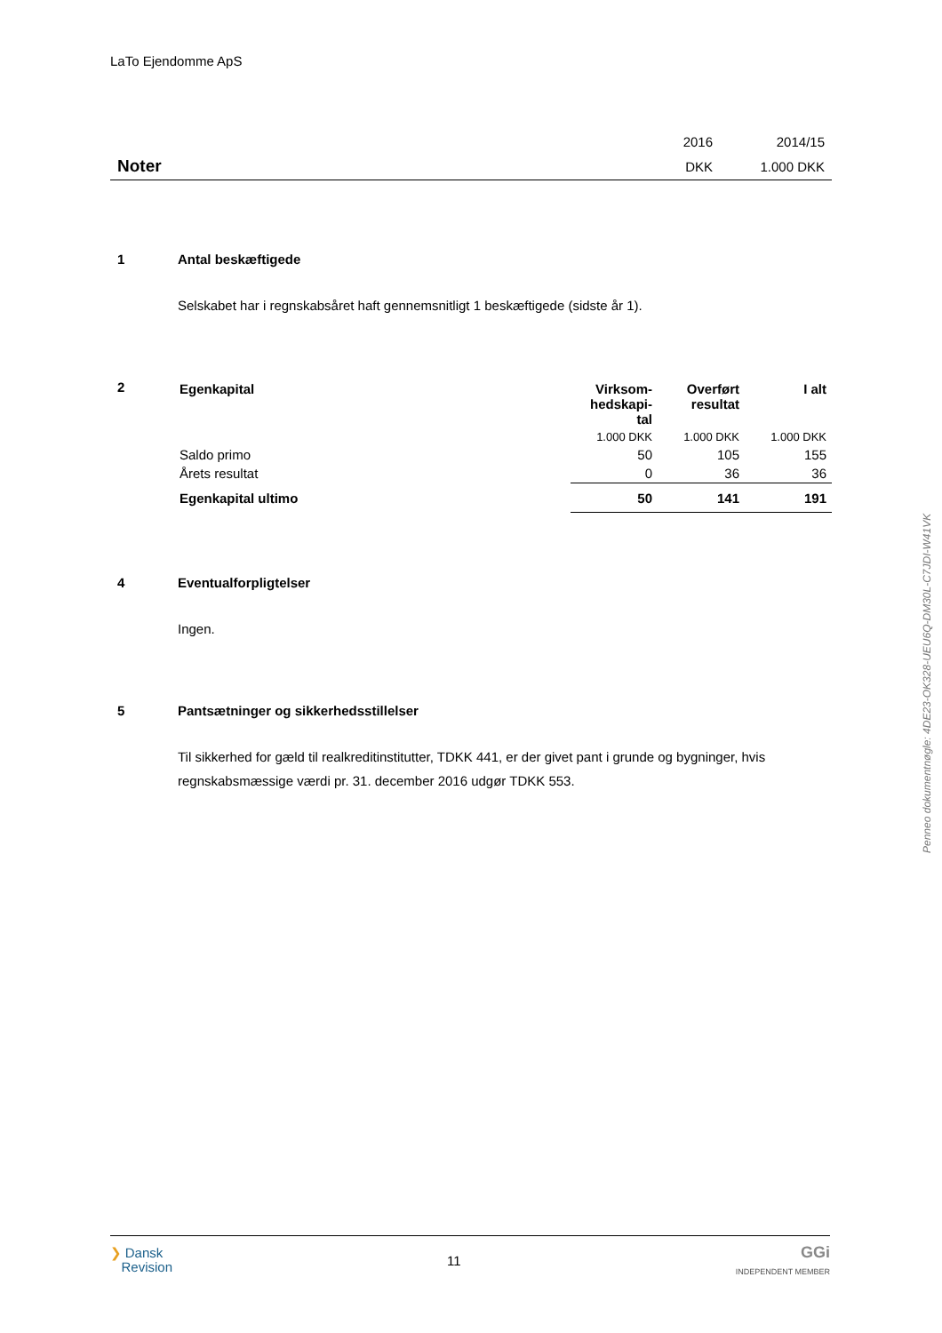LaTo Ejendomme ApS
| | 2016 | 2014/15 |
| Noter | DKK | 1.000 DKK |
1 Antal beskæftigede
Selskabet har i regnskabsåret haft gennemsnitligt 1 beskæftigede (sidste år 1).
2
| Egenkapital | Virksom- hedskapi- tal | Overført resultat | I alt |
| | 1.000 DKK | 1.000 DKK | 1.000 DKK |
| Saldo primo | 50 | 105 | 155 |
| Årets resultat | 0 | 36 | 36 |
| Egenkapital ultimo | 50 | 141 | 191 |
4 Eventualforpligtelser
Ingen.
5 Pantsætninger og sikkerhedsstillelser
Til sikkerhed for gæld til realkreditinstitutter, TDKK 441, er der givet pant i grunde og bygninger, hvis regnskabsmæssige værdi pr. 31. december 2016 udgør TDKK 553.
Penneo dokumentnøgle: 4DE23-OK328-UEU6Q-DM30L-C7JDI-W41VK
❯ Dansk
Revision
11
GGi
INDEPENDENT MEMBER